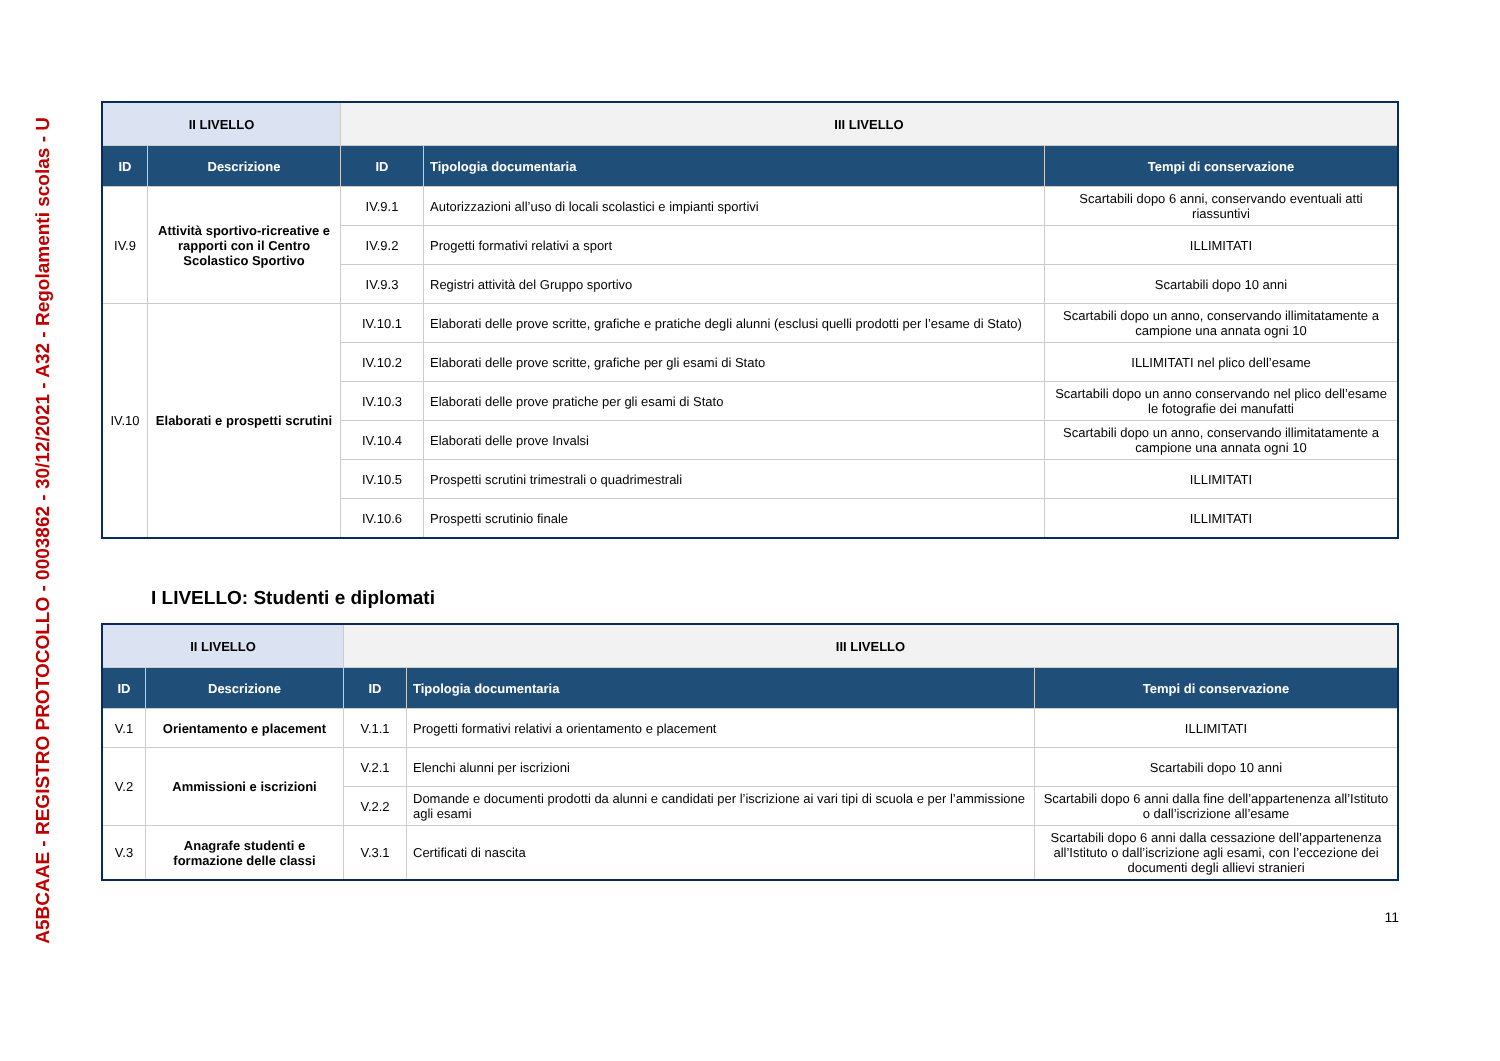A5BCAAE - REGISTRO PROTOCOLLO - 0003862 - 30/12/2021 - A32 - Regolamenti scolas - U
| II LIVELLO | | III LIVELLO | | |
| ID | Descrizione | ID | Tipologia documentaria | Tempi di conservazione |
| IV.9 | Attività sportivo-ricreative e rapporti con il Centro Scolastico Sportivo | IV.9.1 | Autorizzazioni all’uso di locali scolastici e impianti sportivi | Scartabili dopo 6 anni, conservando eventuali atti riassuntivi |
| | | IV.9.2 | Progetti formativi relativi a sport | ILLIMITATI |
| | | IV.9.3 | Registri attività del Gruppo sportivo | Scartabili dopo 10 anni |
| IV.10 | Elaborati e prospetti scrutini | IV.10.1 | Elaborati delle prove scritte, grafiche e pratiche degli alunni (esclusi quelli prodotti per l’esame di Stato) | Scartabili dopo un anno, conservando illimitatamente a campione una annata ogni 10 |
| | | IV.10.2 | Elaborati delle prove scritte, grafiche per gli esami di Stato | ILLIMITATI nel plico dell’esame |
| | | IV.10.3 | Elaborati delle prove pratiche per gli esami di Stato | Scartabili dopo un anno conservando nel plico dell’esame le fotografie dei manufatti |
| | | IV.10.4 | Elaborati delle prove Invalsi | Scartabili dopo un anno, conservando illimitatamente a campione una annata ogni 10 |
| | | IV.10.5 | Prospetti scrutini trimestrali o quadrimestrali | ILLIMITATI |
| | | IV.10.6 | Prospetti scrutinio finale | ILLIMITATI |
I LIVELLO: Studenti e diplomati
| II LIVELLO | | III LIVELLO | | |
| ID | Descrizione | ID | Tipologia documentaria | Tempi di conservazione |
| V.1 | Orientamento e placement | V.1.1 | Progetti formativi relativi a orientamento e placement | ILLIMITATI |
| V.2 | Ammissioni e iscrizioni | V.2.1 | Elenchi alunni per iscrizioni | Scartabili dopo 10 anni |
| | | V.2.2 | Domande e documenti prodotti da alunni e candidati per l’iscrizione ai vari tipi di scuola e per l’ammissione agli esami | Scartabili dopo 6 anni dalla fine dell’appartenenza all’Istituto o dall’iscrizione all’esame |
| V.3 | Anagrafe studenti e formazione delle classi | V.3.1 | Certificati di nascita | Scartabili dopo 6 anni dalla cessazione dell’appartenenza all’Istituto o dall’iscrizione agli esami, con l’eccezione dei documenti degli allievi stranieri |
11